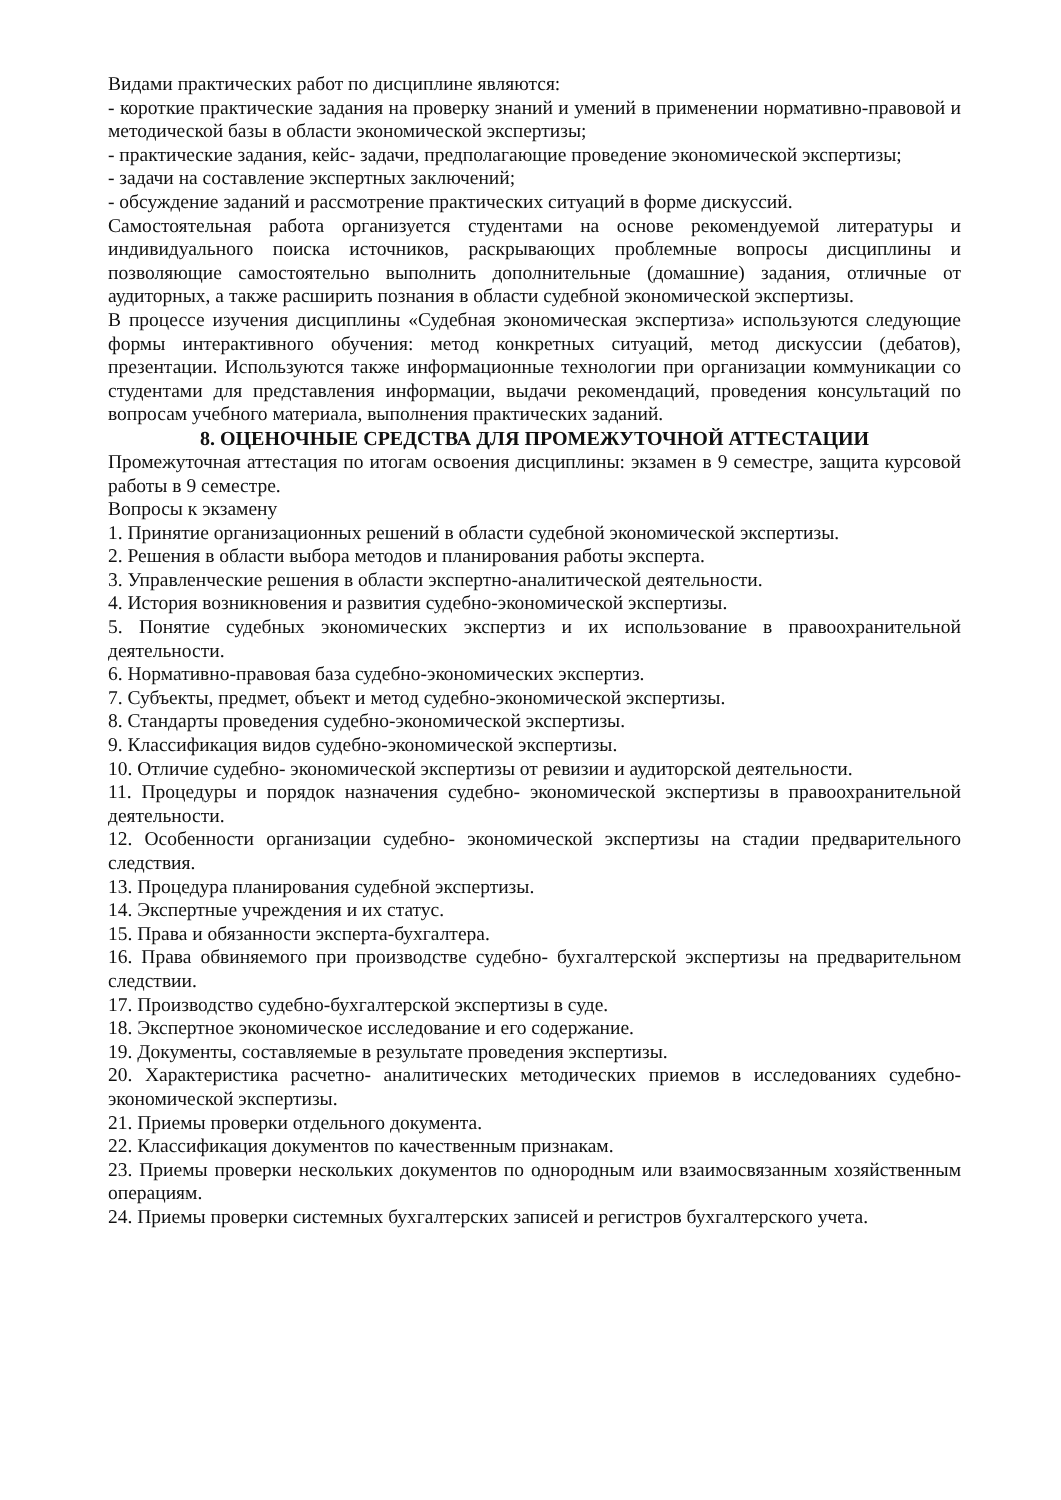Видами практических работ по дисциплине являются:
- короткие практические задания на проверку знаний и умений в применении нормативно-правовой и методической базы в области экономической экспертизы;
- практические задания, кейс- задачи, предполагающие проведение экономической экспертизы;
- задачи на составление экспертных заключений;
- обсуждение заданий и рассмотрение практических ситуаций в форме дискуссий.
Самостоятельная работа организуется студентами на основе рекомендуемой литературы и индивидуального поиска источников, раскрывающих проблемные вопросы дисциплины и позволяющие самостоятельно выполнить дополнительные (домашние) задания, отличные от аудиторных, а также расширить познания в области судебной экономической экспертизы.
В процессе изучения дисциплины «Судебная экономическая экспертиза» используются следующие формы интерактивного обучения: метод конкретных ситуаций, метод дискуссии (дебатов), презентации. Используются также информационные технологии при организации коммуникации со студентами для представления информации, выдачи рекомендаций, проведения консультаций по вопросам учебного материала, выполнения практических заданий.
8. ОЦЕНОЧНЫЕ СРЕДСТВА ДЛЯ ПРОМЕЖУТОЧНОЙ АТТЕСТАЦИИ
Промежуточная аттестация по итогам освоения дисциплины: экзамен в 9 семестре, защита курсовой работы в 9 семестре.
Вопросы к экзамену
1. Принятие организационных решений в области судебной экономической экспертизы.
2. Решения в области выбора методов и планирования работы эксперта.
3. Управленческие решения в области экспертно-аналитической деятельности.
4. История возникновения и развития судебно-экономической экспертизы.
5. Понятие судебных экономических экспертиз и их использование в правоохранительной деятельности.
6. Нормативно-правовая база судебно-экономических экспертиз.
7. Субъекты, предмет, объект и метод судебно-экономической экспертизы.
8. Стандарты проведения судебно-экономической экспертизы.
9. Классификация видов судебно-экономической экспертизы.
10. Отличие судебно- экономической экспертизы от ревизии и аудиторской деятельности.
11. Процедуры и порядок назначения судебно- экономической экспертизы в правоохранительной деятельности.
12. Особенности организации судебно- экономической экспертизы на стадии предварительного следствия.
13. Процедура планирования судебной экспертизы.
14. Экспертные учреждения и их статус.
15. Права и обязанности эксперта-бухгалтера.
16. Права обвиняемого при производстве судебно- бухгалтерской экспертизы на предварительном следствии.
17. Производство судебно-бухгалтерской экспертизы в суде.
18. Экспертное экономическое исследование и его содержание.
19. Документы, составляемые в результате проведения экспертизы.
20. Характеристика расчетно- аналитических методических приемов в исследованиях судебно-экономической экспертизы.
21. Приемы проверки отдельного документа.
22. Классификация документов по качественным признакам.
23. Приемы проверки нескольких документов по однородным или взаимосвязанным хозяйственным операциям.
24. Приемы проверки системных бухгалтерских записей и регистров бухгалтерского учета.